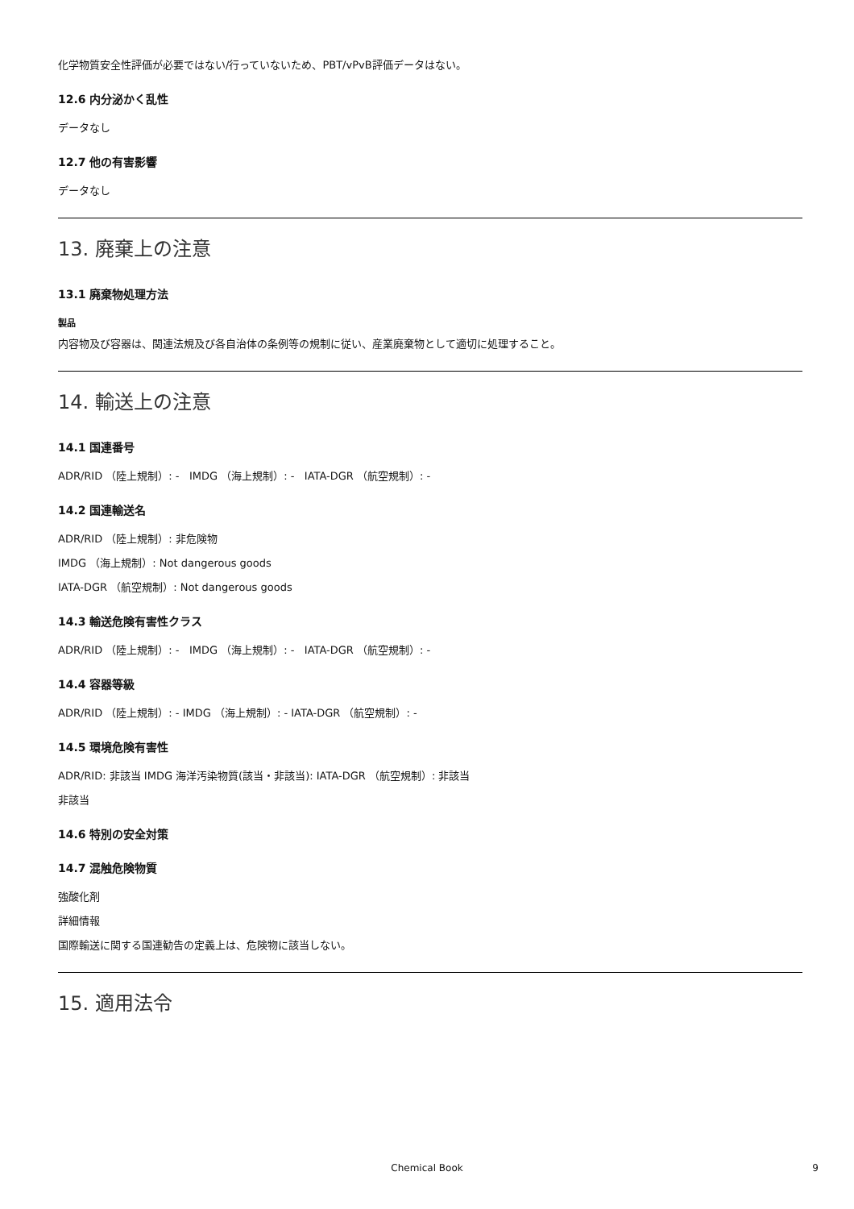化学物質安全性評価が必要ではない/行っていないため、PBT/vPvB評価データはない。
12.6 内分泌かく乱性
データなし
12.7 他の有害影響
データなし
13. 廃棄上の注意
13.1 廃棄物処理方法
製品
内容物及び容器は、関連法規及び各自治体の条例等の規制に従い、産業廃棄物として適切に処理すること。
14. 輸送上の注意
14.1 国連番号
ADR/RID （陸上規制）: - IMDG （海上規制）: - IATA-DGR （航空規制）: -
14.2 国連輸送名
ADR/RID （陸上規制）: 非危険物
IMDG （海上規制）: Not dangerous goods
IATA-DGR （航空規制）: Not dangerous goods
14.3 輸送危険有害性クラス
ADR/RID （陸上規制）: - IMDG （海上規制）: - IATA-DGR （航空規制）: -
14.4 容器等級
ADR/RID （陸上規制）: - IMDG （海上規制）: - IATA-DGR （航空規制）: -
14.5 環境危険有害性
ADR/RID: 非該当 IMDG 海洋汚染物質(該当・非該当): IATA-DGR （航空規制）: 非該当
非該当
14.6 特別の安全対策
14.7 混触危険物質
強酸化剤
詳細情報
国際輸送に関する国連勧告の定義上は、危険物に該当しない。
15. 適用法令
Chemical Book 9